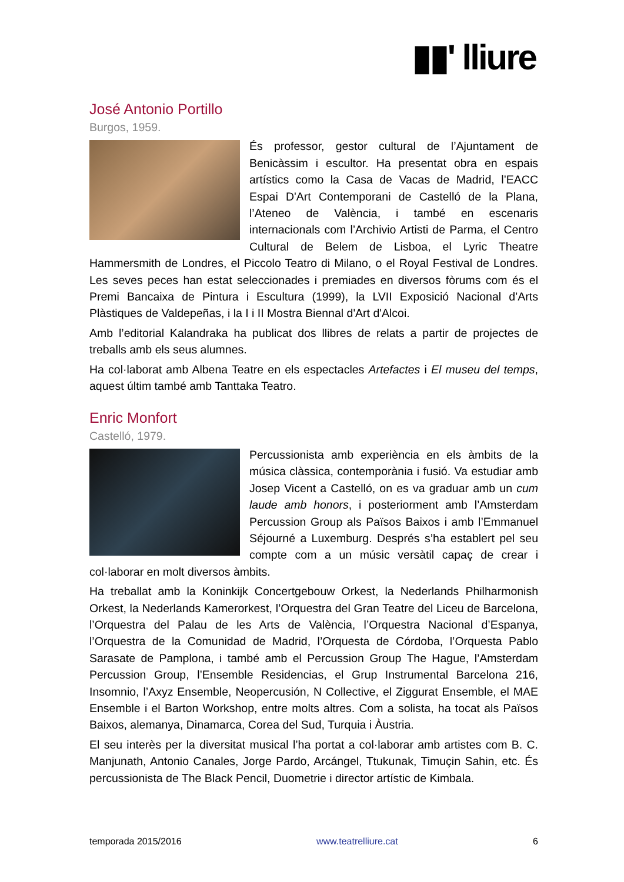▮▮' lliure
José Antonio Portillo
Burgos, 1959.
És professor, gestor cultural de l’Ajuntament de Benicàssim i escultor. Ha presentat obra en espais artístics como la Casa de Vacas de Madrid, l’EACC Espai D'Art Contemporani de Castelló de la Plana, l’Ateneo de València, i també en escenaris internacionals com l’Archivio Artisti de Parma, el Centro Cultural de Belem de Lisboa, el Lyric Theatre Hammersmith de Londres, el Piccolo Teatro di Milano, o el Royal Festival de Londres. Les seves peces han estat seleccionades i premiades en diversos fòrums com és el Premi Bancaixa de Pintura i Escultura (1999), la LVII Exposició Nacional d’Arts Plàstiques de Valdepeñas, i la I i II Mostra Biennal d'Art d'Alcoi.
Amb l’editorial Kalandraka ha publicat dos llibres de relats a partir de projectes de treballs amb els seus alumnes.
Ha col·laborat amb Albena Teatre en els espectacles Artefactes i El museu del temps, aquest últim també amb Tanttaka Teatro.
Enric Monfort
Castelló, 1979.
Percussionista amb experiència en els àmbits de la música clàssica, contemporània i fusió. Va estudiar amb Josep Vicent a Castelló, on es va graduar amb un cum laude amb honors, i posteriorment amb l’Amsterdam Percussion Group als Països Baixos i amb l’Emmanuel Séjourné a Luxemburg. Després s’ha establert pel seu compte com a un músic versàtil capaç de crear i col·laborar en molt diversos àmbits.
Ha treballat amb la Koninkijk Concertgebouw Orkest, la Nederlands Philharmonish Orkest, la Nederlands Kamerorkest, l’Orquestra del Gran Teatre del Liceu de Barcelona, l’Orquestra del Palau de les Arts de València, l’Orquestra Nacional d’Espanya, l’Orquestra de la Comunidad de Madrid, l’Orquesta de Córdoba, l’Orquesta Pablo Sarasate de Pamplona, i també amb el Percussion Group The Hague, l’Amsterdam Percussion Group, l’Ensemble Residencias, el Grup Instrumental Barcelona 216, Insomnio, l’Axyz Ensemble, Neopercusión, N Collective, el Ziggurat Ensemble, el MAE Ensemble i el Barton Workshop, entre molts altres. Com a solista, ha tocat als Països Baixos, alemanya, Dinamarca, Corea del Sud, Turquia i Àustria.
El seu interès per la diversitat musical l’ha portat a col·laborar amb artistes com B. C. Manjunath, Antonio Canales, Jorge Pardo, Arcángel, Ttukunak, Timuçin Sahin, etc. És percussionista de The Black Pencil, Duometrie i director artístic de Kimbala.
temporada 2015/2016 www.teatrelliure.cat 6